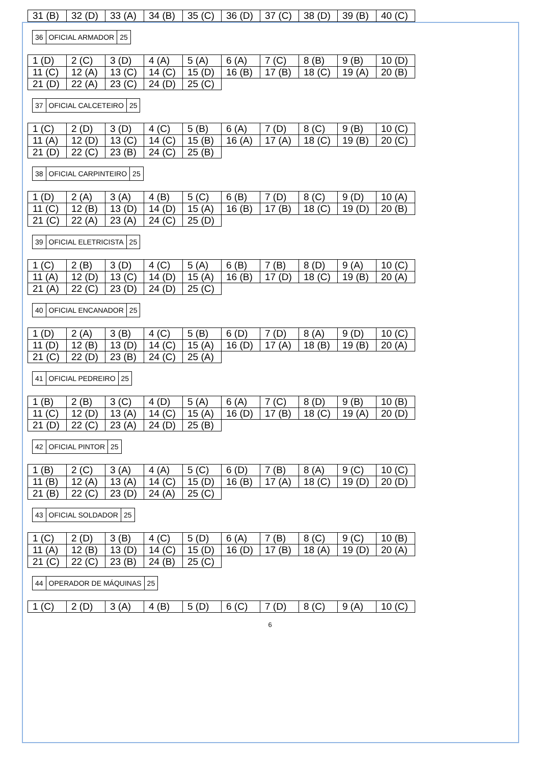| 31 (B) | 32 (D) | 33 (A) | 34 (B) | 35 (C) | 36 (D) | 37 (C) | 38 (D) | 39 (B) | 40 (C) |
| 36 | OFICIAL ARMADOR | 25 |
| 1 (D) | 2 (C) | 3 (D) | 4 (A) | 5 (A) | 6 (A) | 7 (C) | 8 (B) | 9 (B) | 10 (D) |
| 11 (C) | 12 (A) | 13 (C) | 14 (C) | 15 (D) | 16 (B) | 17 (B) | 18 (C) | 19 (A) | 20 (B) |
| 21 (D) | 22 (A) | 23 (C) | 24 (D) | 25 (C) | | | | | |
| 37 | OFICIAL CALCETEIRO | 25 |
| 1 (C) | 2 (D) | 3 (D) | 4 (C) | 5 (B) | 6 (A) | 7 (D) | 8 (C) | 9 (B) | 10 (C) |
| 11 (A) | 12 (D) | 13 (C) | 14 (C) | 15 (B) | 16 (A) | 17 (A) | 18 (C) | 19 (B) | 20 (C) |
| 21 (D) | 22 (C) | 23 (B) | 24 (C) | 25 (B) | | | | | |
| 38 | OFICIAL CARPINTEIRO | 25 |
| 1 (D) | 2 (A) | 3 (A) | 4 (B) | 5 (C) | 6 (B) | 7 (D) | 8 (C) | 9 (D) | 10 (A) |
| 11 (C) | 12 (B) | 13 (D) | 14 (D) | 15 (A) | 16 (B) | 17 (B) | 18 (C) | 19 (D) | 20 (B) |
| 21 (C) | 22 (A) | 23 (A) | 24 (C) | 25 (D) | | | | | |
| 39 | OFICIAL ELETRICISTA | 25 |
| 1 (C) | 2 (B) | 3 (D) | 4 (C) | 5 (A) | 6 (B) | 7 (B) | 8 (D) | 9 (A) | 10 (C) |
| 11 (A) | 12 (D) | 13 (C) | 14 (D) | 15 (A) | 16 (B) | 17 (D) | 18 (C) | 19 (B) | 20 (A) |
| 21 (A) | 22 (C) | 23 (D) | 24 (D) | 25 (C) | | | | | |
| 40 | OFICIAL ENCANADOR | 25 |
| 1 (D) | 2 (A) | 3 (B) | 4 (C) | 5 (B) | 6 (D) | 7 (D) | 8 (A) | 9 (D) | 10 (C) |
| 11 (D) | 12 (B) | 13 (D) | 14 (C) | 15 (A) | 16 (D) | 17 (A) | 18 (B) | 19 (B) | 20 (A) |
| 21 (C) | 22 (D) | 23 (B) | 24 (C) | 25 (A) | | | | | |
| 41 | OFICIAL PEDREIRO | 25 |
| 1 (B) | 2 (B) | 3 (C) | 4 (D) | 5 (A) | 6 (A) | 7 (C) | 8 (D) | 9 (B) | 10 (B) |
| 11 (C) | 12 (D) | 13 (A) | 14 (C) | 15 (A) | 16 (D) | 17 (B) | 18 (C) | 19 (A) | 20 (D) |
| 21 (D) | 22 (C) | 23 (A) | 24 (D) | 25 (B) | | | | | |
| 42 | OFICIAL PINTOR | 25 |
| 1 (B) | 2 (C) | 3 (A) | 4 (A) | 5 (C) | 6 (D) | 7 (B) | 8 (A) | 9 (C) | 10 (C) |
| 11 (B) | 12 (A) | 13 (A) | 14 (C) | 15 (D) | 16 (B) | 17 (A) | 18 (C) | 19 (D) | 20 (D) |
| 21 (B) | 22 (C) | 23 (D) | 24 (A) | 25 (C) | | | | | |
| 43 | OFICIAL SOLDADOR | 25 |
| 1 (C) | 2 (D) | 3 (B) | 4 (C) | 5 (D) | 6 (A) | 7 (B) | 8 (C) | 9 (C) | 10 (B) |
| 11 (A) | 12 (B) | 13 (D) | 14 (C) | 15 (D) | 16 (D) | 17 (B) | 18 (A) | 19 (D) | 20 (A) |
| 21 (C) | 22 (C) | 23 (B) | 24 (B) | 25 (C) | | | | | |
| 44 | OPERADOR DE MÁQUINAS | 25 |
| 1 (C) | 2 (D) | 3 (A) | 4 (B) | 5 (D) | 6 (C) | 7 (D) | 8 (C) | 9 (A) | 10 (C) |
6